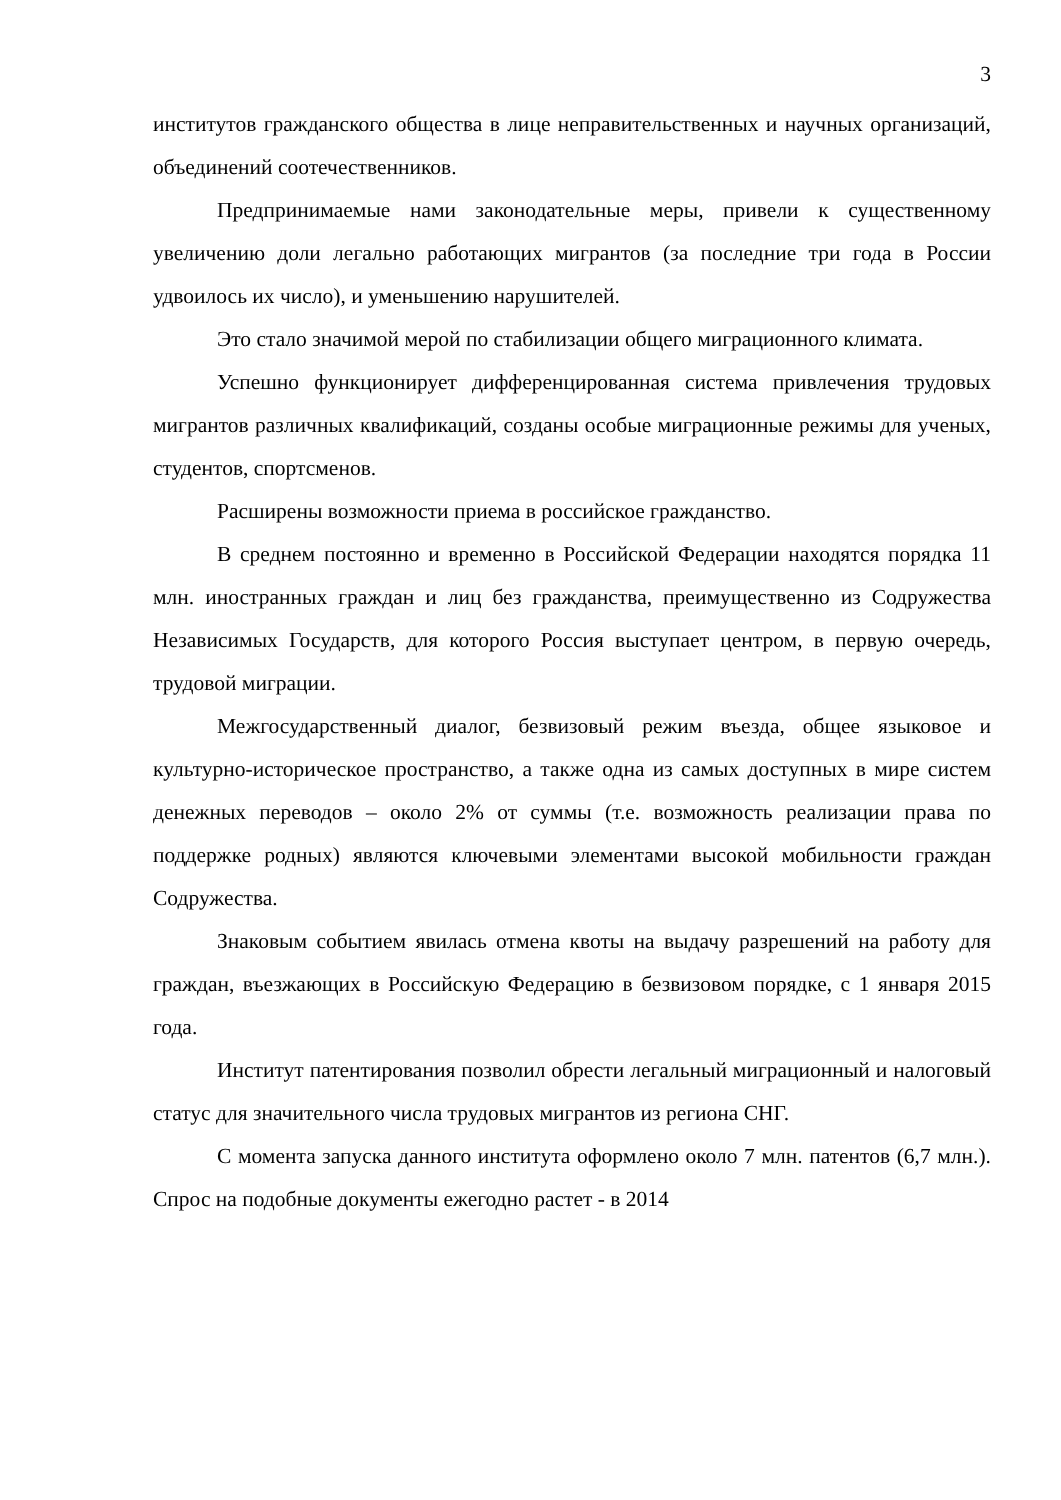3
институтов гражданского общества в лице неправительственных и научных организаций, объединений соотечественников.
Предпринимаемые нами законодательные меры, привели к существенному увеличению доли легально работающих мигрантов (за последние три года в России удвоилось их число), и уменьшению нарушителей.
Это стало значимой мерой по стабилизации общего миграционного климата.
Успешно функционирует дифференцированная система привлечения трудовых мигрантов различных квалификаций, созданы особые миграционные режимы для ученых, студентов, спортсменов.
Расширены возможности приема в российское гражданство.
В среднем постоянно и временно в Российской Федерации находятся порядка 11 млн. иностранных граждан и лиц без гражданства, преимущественно из Содружества Независимых Государств, для которого Россия выступает центром, в первую очередь, трудовой миграции.
Межгосударственный диалог, безвизовый режим въезда, общее языковое и культурно-историческое пространство, а также одна из самых доступных в мире систем денежных переводов – около 2% от суммы (т.е. возможность реализации права по поддержке родных) являются ключевыми элементами высокой мобильности граждан Содружества.
Знаковым событием явилась отмена квоты на выдачу разрешений на работу для граждан, въезжающих в Российскую Федерацию в безвизовом порядке, с 1 января 2015 года.
Институт патентирования позволил обрести легальный миграционный и налоговый статус для значительного числа трудовых мигрантов из региона СНГ.
С момента запуска данного института оформлено около 7 млн. патентов (6,7 млн.). Спрос на подобные документы ежегодно растет - в 2014